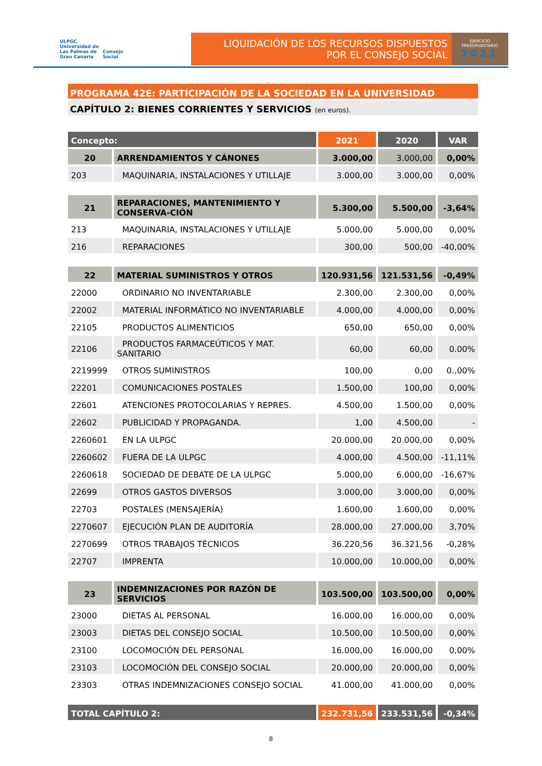ULPGC
Universidad de
Las Palmas de
Gran Canaria
Consejo
Social
LIQUIDACIÓN DE LOS RECURSOS DISPUESTOS
POR EL CONSEJO SOCIAL
EJERCICIO
PRESUPUESTARIO
2021
PROGRAMA 42E: PARTICIPACIÓN DE LA SOCIEDAD EN LA UNIVERSIDAD
CAPÍTULO 2: BIENES CORRIENTES Y SERVICIOS (en euros).
| Concepto: | | 2021 | 2020 | VAR |
| --- | --- | --- | --- | --- |
| 20 | ARRENDAMIENTOS Y CÁNONES | 3.000,00 | 3.000,00 | 0,00% |
| 203 | MAQUINARIA, INSTALACIONES Y UTILLAJE | 3.000,00 | 3.000,00 | 0,00% |
| 21 | REPARACIONES, MANTENIMIENTO Y CONSERVA-CIÓN | 5.300,00 | 5.500,00 | -3,64% |
| 213 | MAQUINARIA, INSTALACIONES Y UTILLAJE | 5.000,00 | 5.000,00 | 0,00% |
| 216 | REPARACIONES | 300,00 | 500,00 | -40,00% |
| 22 | MATERIAL SUMINISTROS Y OTROS | 120.931,56 | 121.531,56 | -0,49% |
| 22000 | ORDINARIO NO INVENTARIABLE | 2.300,00 | 2.300,00 | 0,00% |
| 22002 | MATERIAL INFORMÁTICO NO INVENTARIABLE | 4.000,00 | 4.000,00 | 0,00% |
| 22105 | PRODUCTOS ALIMENTICIOS | 650,00 | 650,00 | 0,00% |
| 22106 | PRODUCTOS FARMACEÚTICOS Y MAT. SANITARIO | 60,00 | 60,00 | 0.00% |
| 2219999 | OTROS SUMINISTROS | 100,00 | 0,00 | 0.,00% |
| 22201 | COMUNICACIONES POSTALES | 1.500,00 | 100,00 | 0,00% |
| 22601 | ATENCIONES PROTOCOLARIAS Y REPRES. | 4.500,00 | 1.500,00 | 0,00% |
| 22602 | PUBLICIDAD Y PROPAGANDA. | 1,00 | 4.500,00 | - |
| 2260601 | EN LA ULPGC | 20.000,00 | 20.000,00 | 0,00% |
| 2260602 | FUERA DE LA ULPGC | 4.000,00 | 4.500,00 | -11,11% |
| 2260618 | SOCIEDAD DE DEBATE DE LA ULPGC | 5.000,00 | 6.000,00 | -16,67% |
| 22699 | OTROS GASTOS DIVERSOS | 3.000,00 | 3.000,00 | 0,00% |
| 22703 | POSTALES (MENSAJERÍA) | 1.600,00 | 1.600,00 | 0,00% |
| 2270607 | EJECUCIÓN PLAN DE AUDITORÍA | 28.000,00 | 27.000,00 | 3,70% |
| 2270699 | OTROS TRABAJOS TÉCNICOS | 36.220,56 | 36.321,56 | -0,28% |
| 22707 | IMPRENTA | 10.000,00 | 10.000,00 | 0,00% |
| 23 | INDEMNIZACIONES POR RAZÓN DE SERVICIOS | 103.500,00 | 103.500,00 | 0,00% |
| 23000 | DIETAS AL PERSONAL | 16.000,00 | 16.000,00 | 0,00% |
| 23003 | DIETAS DEL CONSEJO SOCIAL | 10.500,00 | 10.500,00 | 0,00% |
| 23100 | LOCOMOCIÓN DEL PERSONAL | 16.000,00 | 16.000,00 | 0,00% |
| 23103 | LOCOMOCIÓN DEL CONSEJO SOCIAL | 20.000,00 | 20.000,00 | 0,00% |
| 23303 | OTRAS INDEMNIZACIONES CONSEJO SOCIAL | 41.000,00 | 41.000,00 | 0,00% |
| TOTAL CAPÍTULO 2: | | 232.731,56 | 233.531,56 | -0,34% |
8